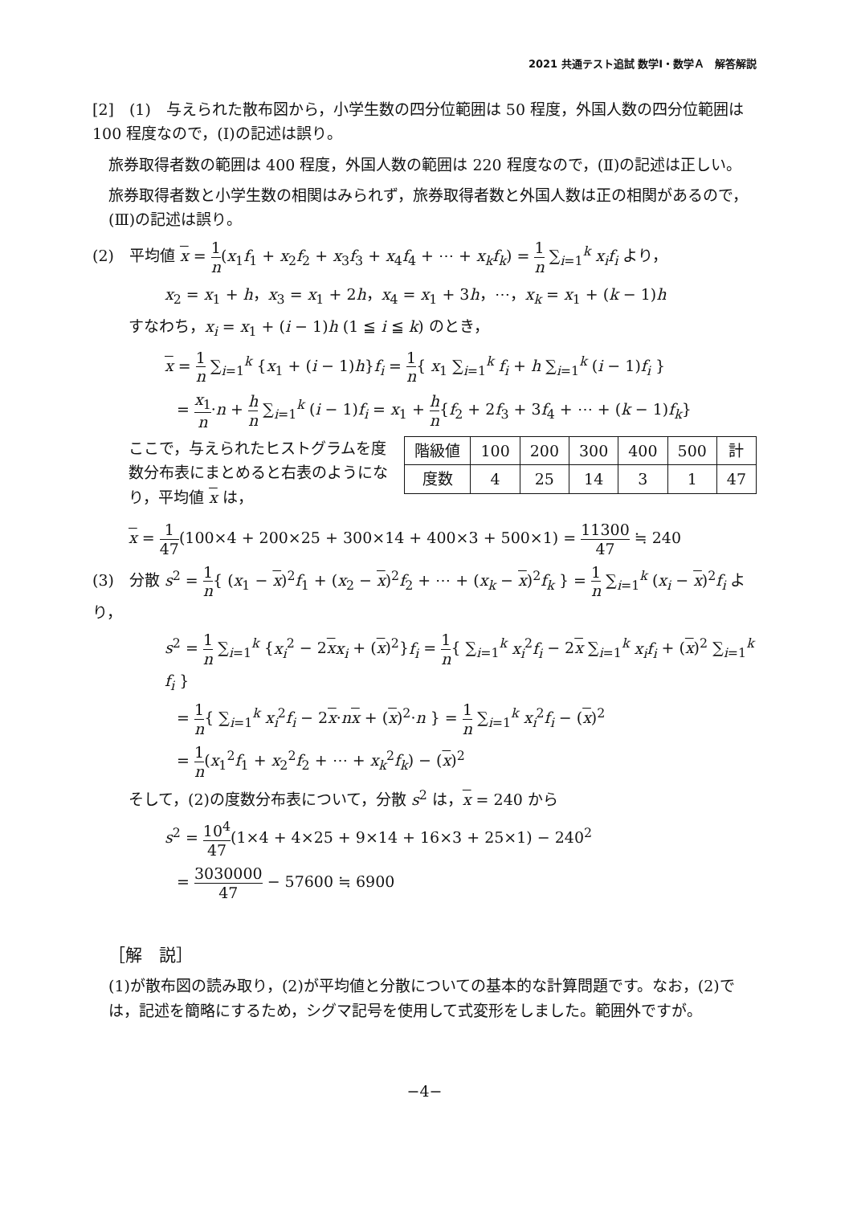2021 共通テスト追試 数学Ⅰ・数学Ａ　解答解説
[2]　(1)　与えられた散布図から，小学生数の四分位範囲は 50 程度，外国人数の四分位範囲は 100 程度なので，(Ⅰ)の記述は誤り。
旅券取得者数の範囲は 400 程度，外国人数の範囲は 220 程度なので，(Ⅱ)の記述は正しい。
旅券取得者数と小学生数の相関はみられず，旅券取得者数と外国人数は正の相関があるので，(Ⅲ)の記述は誤り。
(2)　平均値 x = 1 n(x<sub>1</sub>f<sub>1</sub> + x<sub>2</sub>f<sub>2</sub> + x<sub>3</sub>f<sub>3</sub> + x<sub>4</sub>f<sub>4</sub> + ⋯ + x<sub>k</sub>f<sub>k</sub>) = 1 n ∑<sub>i=1</sub><sup>k</sup> x<sub>i</sub>f<sub>i</sub> より，
x<sub>2</sub> = x<sub>1</sub> + h，x<sub>3</sub> = x<sub>1</sub> + 2h，x<sub>4</sub> = x<sub>1</sub> + 3h，⋯，x<sub>k</sub> = x<sub>1</sub> + (k − 1)h
すなわち，x<sub>i</sub> = x<sub>1</sub> + (i − 1)h (1 ≦ i ≦ k) のとき，
x = 1 n ∑<sub>i=1</sub><sup>k</sup> {x<sub>1</sub> + (i − 1)h}f<sub>i</sub> = 1 n{ x<sub>1</sub> ∑<sub>i=1</sub><sup>k</sup> f<sub>i</sub> + h ∑<sub>i=1</sub><sup>k</sup> (i − 1)f<sub>i</sub> }
= x<sub>1</sub> n·n + h n ∑<sub>i=1</sub><sup>k</sup> (i − 1)f<sub>i</sub> = x<sub>1</sub> + h n{f<sub>2</sub> + 2f<sub>3</sub> + 3f<sub>4</sub> + ⋯ + (k − 1)f<sub>k</sub>}
| 階級値 | 100 | 200 | 300 | 400 | 500 | 計 |
| 度数 | 4 | 25 | 14 | 3 | 1 | 47 |
ここで，与えられたヒストグラムを度数分布表にまとめると右表のようになり，平均値 x は，
x = 1 47(100×4 + 200×25 + 300×14 + 400×3 + 500×1) = 11300 47 ≒ 240
(3)　分散 s<sup>2</sup> = 1 n{ (x<sub>1</sub> − x)<sup>2</sup>f<sub>1</sub> + (x<sub>2</sub> − x)<sup>2</sup>f<sub>2</sub> + ⋯ + (x<sub>k</sub> − x)<sup>2</sup>f<sub>k</sub> } = 1 n ∑<sub>i=1</sub><sup>k</sup> (x<sub>i</sub> − x)<sup>2</sup>f<sub>i</sub> より，
s<sup>2</sup> = 1 n ∑<sub>i=1</sub><sup>k</sup> {x<sub>i</sub><sup>2</sup> − 2xx<sub>i</sub> + (x)<sup>2</sup>}f<sub>i</sub> = 1 n{ ∑<sub>i=1</sub><sup>k</sup> x<sub>i</sub><sup>2</sup>f<sub>i</sub> − 2x ∑<sub>i=1</sub><sup>k</sup> x<sub>i</sub>f<sub>i</sub> + (x)<sup>2</sup> ∑<sub>i=1</sub><sup>k</sup> f<sub>i</sub> }
= 1 n{ ∑<sub>i=1</sub><sup>k</sup> x<sub>i</sub><sup>2</sup>f<sub>i</sub> − 2x·nx + (x)<sup>2</sup>·n } = 1 n ∑<sub>i=1</sub><sup>k</sup> x<sub>i</sub><sup>2</sup>f<sub>i</sub> − (x)<sup>2</sup>
= 1 n(x<sub>1</sub><sup>2</sup>f<sub>1</sub> + x<sub>2</sub><sup>2</sup>f<sub>2</sub> + ⋯ + x<sub>k</sub><sup>2</sup>f<sub>k</sub>) − (x)<sup>2</sup>
そして，(2)の度数分布表について，分散 s<sup>2</sup> は，x = 240 から
s<sup>2</sup> = 10<sup>4</sup> 47(1×4 + 4×25 + 9×14 + 16×3 + 25×1) − 240<sup>2</sup>
= 3030000 47 − 57600 ≒ 6900
［解　説］
(1)が散布図の読み取り，(2)が平均値と分散についての基本的な計算問題です。なお，(2)では，記述を簡略にするため，シグマ記号を使用して式変形をしました。範囲外ですが。
−4−